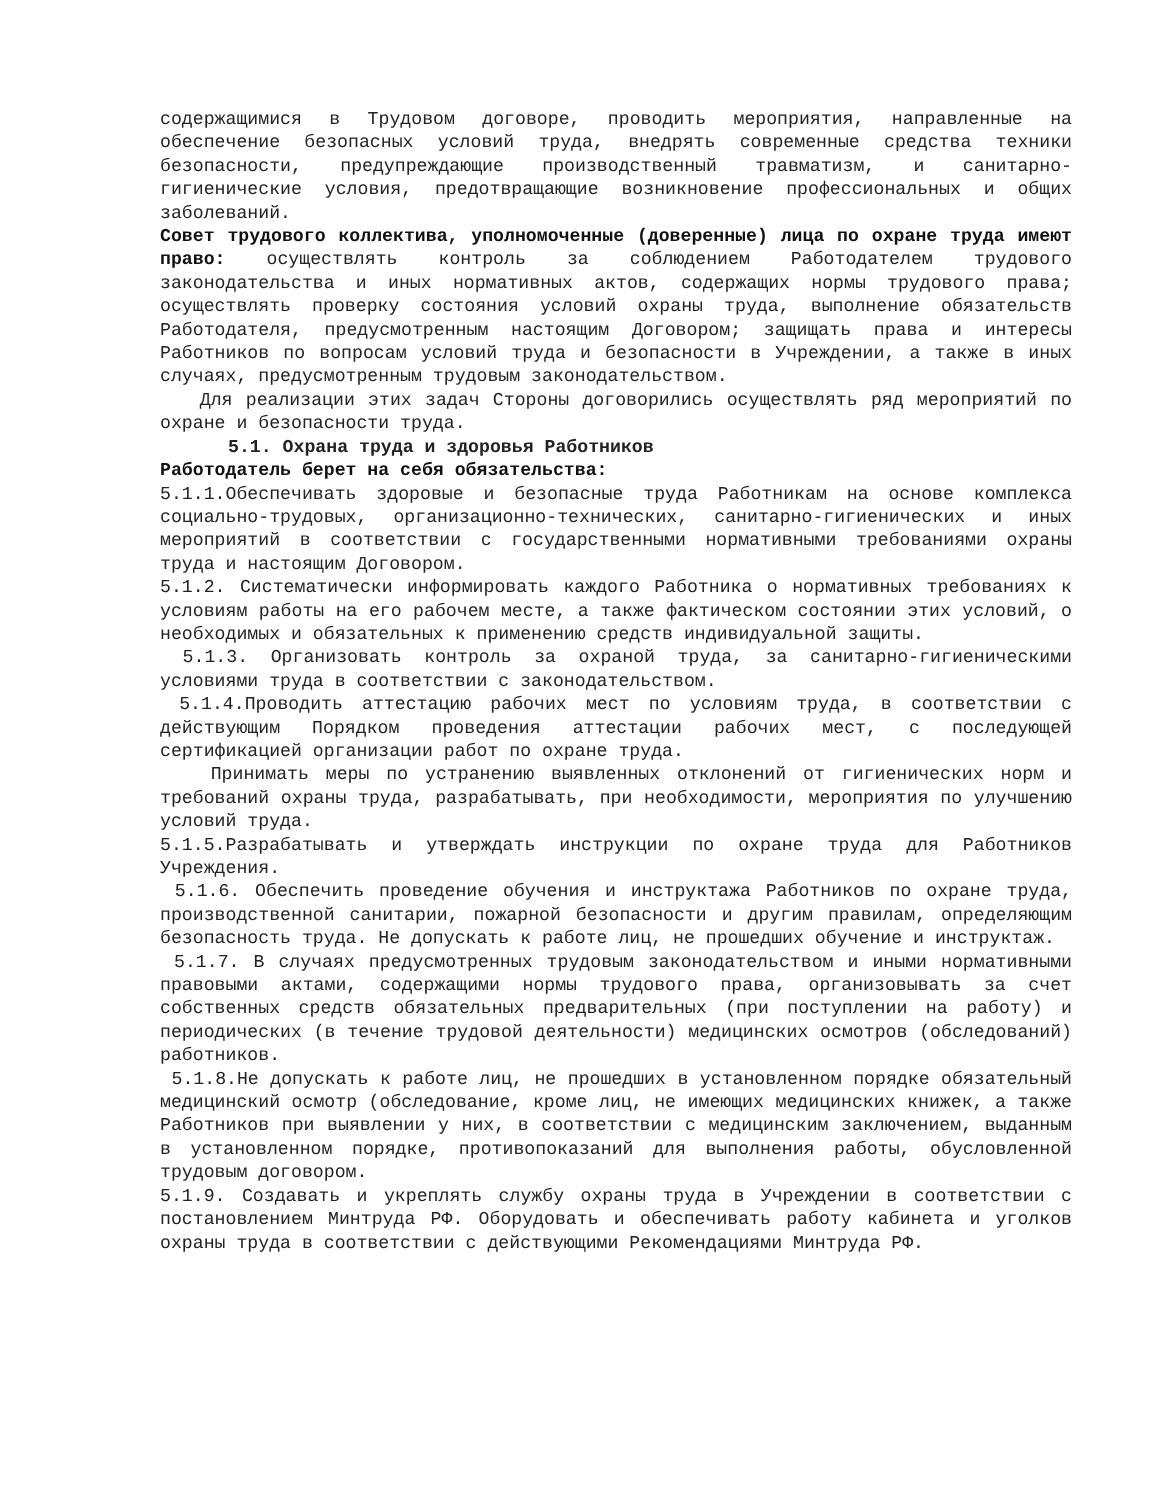содержащимися в Трудовом договоре, проводить мероприятия, направленные на обеспечение безопасных условий труда, внедрять современные средства техники безопасности, предупреждающие производственный травматизм, и санитарно-гигиенические условия, предотвращающие возникновение профессиональных и общих заболеваний.
Совет трудового коллектива, уполномоченные (доверенные) лица по охране труда имеют право: осуществлять контроль за соблюдением Работодателем трудового законодательства и иных нормативных актов, содержащих нормы трудового права; осуществлять проверку состояния условий охраны труда, выполнение обязательств Работодателя, предусмотренным настоящим Договором; защищать права и интересы Работников по вопросам условий труда и безопасности в Учреждении, а также в иных случаях, предусмотренным трудовым законодательством.
Для реализации этих задач Стороны договорились осуществлять ряд мероприятий по охране и безопасности труда.
5.1. Охрана труда и здоровья Работников
Работодатель берет на себя обязательства:
5.1.1.Обеспечивать здоровые и безопасные труда Работникам на основе комплекса социально-трудовых, организационно-технических, санитарно-гигиенических и иных мероприятий в соответствии с государственными нормативными требованиями охраны труда и настоящим Договором.
5.1.2. Систематически информировать каждого Работника о нормативных требованиях к условиям работы на его рабочем месте, а также фактическом состоянии этих условий, о необходимых и обязательных к применению средств индивидуальной защиты.
5.1.3. Организовать контроль за охраной труда, за санитарно-гигиеническими условиями труда в соответствии с законодательством.
5.1.4.Проводить аттестацию рабочих мест по условиям труда, в соответствии с действующим Порядком проведения аттестации рабочих мест, с последующей сертификацией организации работ по охране труда.
Принимать меры по устранению выявленных отклонений от гигиенических норм и требований охраны труда, разрабатывать, при необходимости, мероприятия по улучшению условий труда.
5.1.5.Разрабатывать и утверждать инструкции по охране труда для Работников Учреждения.
5.1.6. Обеспечить проведение обучения и инструктажа Работников по охране труда, производственной санитарии, пожарной безопасности и другим правилам, определяющим безопасность труда. Не допускать к работе лиц, не прошедших обучение и инструктаж.
5.1.7. В случаях предусмотренных трудовым законодательством и иными нормативными правовыми актами, содержащими нормы трудового права, организовывать за счет собственных средств обязательных предварительных (при поступлении на работу) и периодических (в течение трудовой деятельности) медицинских осмотров (обследований) работников.
5.1.8.Не допускать к работе лиц, не прошедших в установленном порядке обязательный медицинский осмотр (обследование, кроме лиц, не имеющих медицинских книжек, а также Работников при выявлении у них, в соответствии с медицинским заключением, выданным в установленном порядке, противопоказаний для выполнения работы, обусловленной трудовым договором.
5.1.9. Создавать и укреплять службу охраны труда в Учреждении в соответствии с постановлением Минтруда РФ. Оборудовать и обеспечивать работу кабинета и уголков охраны труда в соответствии с действующими Рекомендациями Минтруда РФ.